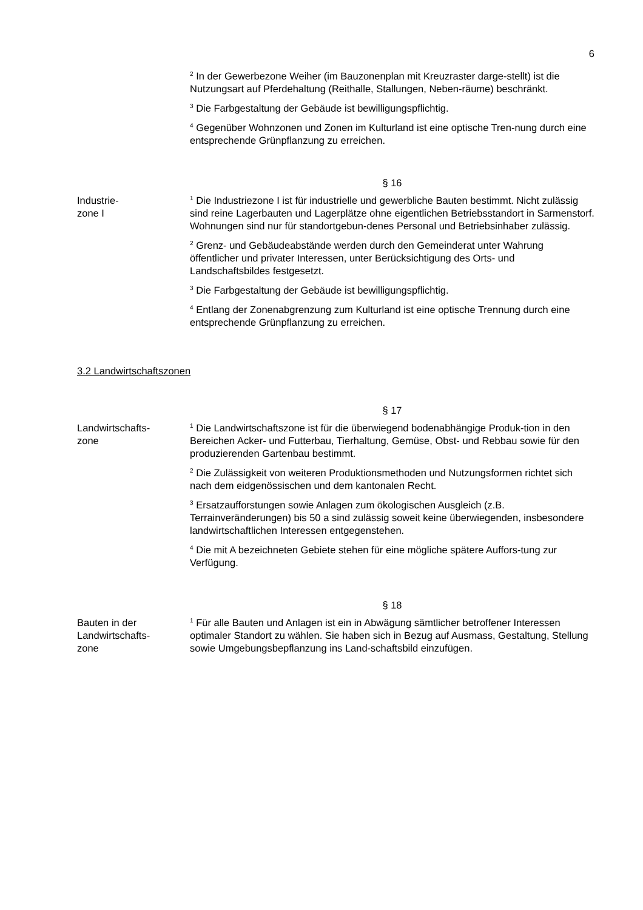6
<sup>2</sup> In der Gewerbezone Weiher (im Bauzonenplan mit Kreuzraster darge-stellt) ist die Nutzungsart auf Pferdehaltung (Reithalle, Stallungen, Neben-räume) beschränkt.
<sup>3</sup> Die Farbgestaltung der Gebäude ist bewilligungspflichtig.
<sup>4</sup> Gegenüber Wohnzonen und Zonen im Kulturland ist eine optische Tren-nung durch eine entsprechende Grünpflanzung zu erreichen.
§ 16
Industrie-
zone I
<sup>1</sup> Die Industriezone I ist für industrielle und gewerbliche Bauten bestimmt. Nicht zulässig sind reine Lagerbauten und Lagerplätze ohne eigentlichen Betriebsstandort in Sarmenstorf. Wohnungen sind nur für standortgebun-denes Personal und Betriebsinhaber zulässig.
<sup>2</sup> Grenz- und Gebäudeabstände werden durch den Gemeinderat unter Wahrung öffentlicher und privater Interessen, unter Berücksichtigung des Orts- und Landschaftsbildes festgesetzt.
<sup>3</sup> Die Farbgestaltung der Gebäude ist bewilligungspflichtig.
<sup>4</sup> Entlang der Zonenabgrenzung zum Kulturland ist eine optische Trennung durch eine entsprechende Grünpflanzung zu erreichen.
3.2 Landwirtschaftszonen
§ 17
Landwirtschafts-
zone
<sup>1</sup> Die Landwirtschaftszone ist für die überwiegend bodenabhängige Produk-tion in den Bereichen Acker- und Futterbau, Tierhaltung, Gemüse, Obst- und Rebbau sowie für den produzierenden Gartenbau bestimmt.
<sup>2</sup> Die Zulässigkeit von weiteren Produktionsmethoden und Nutzungsformen richtet sich nach dem eidgenössischen und dem kantonalen Recht.
<sup>3</sup> Ersatzaufforstungen sowie Anlagen zum ökologischen Ausgleich (z.B. Terrainveränderungen) bis 50 a sind zulässig soweit keine überwiegenden, insbesondere landwirtschaftlichen Interessen entgegenstehen.
<sup>4</sup> Die mit A bezeichneten Gebiete stehen für eine mögliche spätere Auffors-tung zur Verfügung.
§ 18
Bauten in der
Landwirtschafts-
zone
<sup>1</sup> Für alle Bauten und Anlagen ist ein in Abwägung sämtlicher betroffener Interessen optimaler Standort zu wählen. Sie haben sich in Bezug auf Ausmass, Gestaltung, Stellung sowie Umgebungsbepflanzung ins Land-schaftsbild einzufügen.